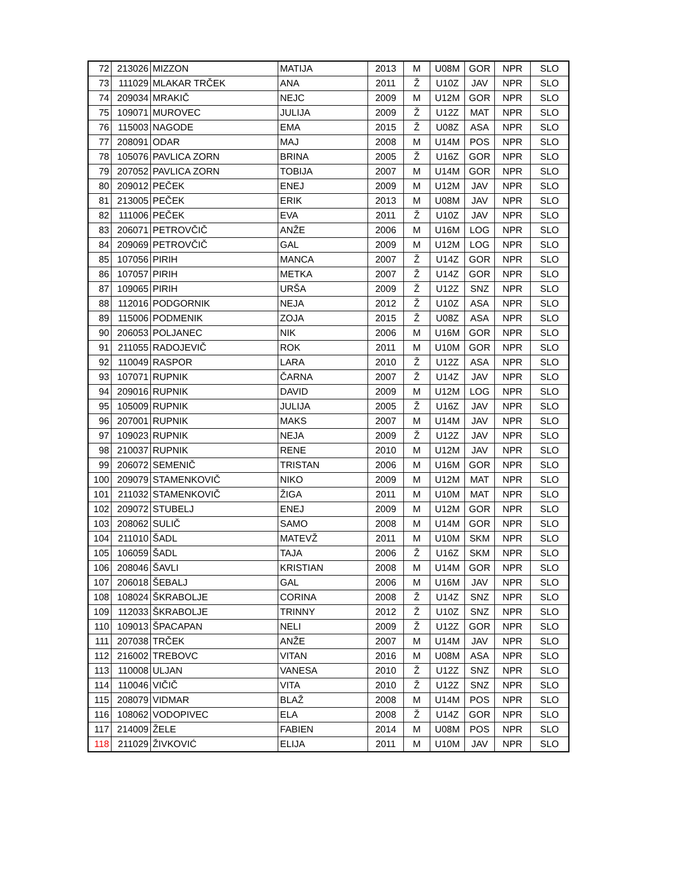| 72 | 213026 | MIZZON | MATIJA | 2013 | M | U08M | GOR | NPR | SLO |
| 73 | 111029 | MLAKAR TRČEK | ANA | 2011 | Ž | U10Z | JAV | NPR | SLO |
| 74 | 209034 | MRAKIČ | NEJC | 2009 | M | U12M | GOR | NPR | SLO |
| 75 | 109071 | MUROVEC | JULIJA | 2009 | Ž | U12Z | MAT | NPR | SLO |
| 76 | 115003 | NAGODE | EMA | 2015 | Ž | U08Z | ASA | NPR | SLO |
| 77 | 208091 | ODAR | MAJ | 2008 | M | U14M | POS | NPR | SLO |
| 78 | 105076 | PAVLICA ZORN | BRINA | 2005 | Ž | U16Z | GOR | NPR | SLO |
| 79 | 207052 | PAVLICA ZORN | TOBIJA | 2007 | M | U14M | GOR | NPR | SLO |
| 80 | 209012 | PEČEK | ENEJ | 2009 | M | U12M | JAV | NPR | SLO |
| 81 | 213005 | PEČEK | ERIK | 2013 | M | U08M | JAV | NPR | SLO |
| 82 | 111006 | PEČEK | EVA | 2011 | Ž | U10Z | JAV | NPR | SLO |
| 83 | 206071 | PETROVČIČ | ANŽE | 2006 | M | U16M | LOG | NPR | SLO |
| 84 | 209069 | PETROVČIČ | GAL | 2009 | M | U12M | LOG | NPR | SLO |
| 85 | 107056 | PIRIH | MANCA | 2007 | Ž | U14Z | GOR | NPR | SLO |
| 86 | 107057 | PIRIH | METKA | 2007 | Ž | U14Z | GOR | NPR | SLO |
| 87 | 109065 | PIRIH | URŠA | 2009 | Ž | U12Z | SNZ | NPR | SLO |
| 88 | 112016 | PODGORNIK | NEJA | 2012 | Ž | U10Z | ASA | NPR | SLO |
| 89 | 115006 | PODMENIK | ZOJA | 2015 | Ž | U08Z | ASA | NPR | SLO |
| 90 | 206053 | POLJANEC | NIK | 2006 | M | U16M | GOR | NPR | SLO |
| 91 | 211055 | RADOJEVIČ | ROK | 2011 | M | U10M | GOR | NPR | SLO |
| 92 | 110049 | RASPOR | LARA | 2010 | Ž | U12Z | ASA | NPR | SLO |
| 93 | 107071 | RUPNIK | ČARNA | 2007 | Ž | U14Z | JAV | NPR | SLO |
| 94 | 209016 | RUPNIK | DAVID | 2009 | M | U12M | LOG | NPR | SLO |
| 95 | 105009 | RUPNIK | JULIJA | 2005 | Ž | U16Z | JAV | NPR | SLO |
| 96 | 207001 | RUPNIK | MAKS | 2007 | M | U14M | JAV | NPR | SLO |
| 97 | 109023 | RUPNIK | NEJA | 2009 | Ž | U12Z | JAV | NPR | SLO |
| 98 | 210037 | RUPNIK | RENE | 2010 | M | U12M | JAV | NPR | SLO |
| 99 | 206072 | SEMENIČ | TRISTAN | 2006 | M | U16M | GOR | NPR | SLO |
| 100 | 209079 | STAMENKOVIČ | NIKO | 2009 | M | U12M | MAT | NPR | SLO |
| 101 | 211032 | STAMENKOVIČ | ŽIGA | 2011 | M | U10M | MAT | NPR | SLO |
| 102 | 209072 | STUBELJ | ENEJ | 2009 | M | U12M | GOR | NPR | SLO |
| 103 | 208062 | SULIČ | SAMO | 2008 | M | U14M | GOR | NPR | SLO |
| 104 | 211010 | ŠADL | MATEVŽ | 2011 | M | U10M | SKM | NPR | SLO |
| 105 | 106059 | ŠADL | TAJA | 2006 | Ž | U16Z | SKM | NPR | SLO |
| 106 | 208046 | ŠAVLI | KRISTIAN | 2008 | M | U14M | GOR | NPR | SLO |
| 107 | 206018 | ŠEBALJ | GAL | 2006 | M | U16M | JAV | NPR | SLO |
| 108 | 108024 | ŠKRABOLJE | CORINA | 2008 | Ž | U14Z | SNZ | NPR | SLO |
| 109 | 112033 | ŠKRABOLJE | TRINNY | 2012 | Ž | U10Z | SNZ | NPR | SLO |
| 110 | 109013 | ŠPACAPAN | NELI | 2009 | Ž | U12Z | GOR | NPR | SLO |
| 111 | 207038 | TRČEK | ANŽE | 2007 | M | U14M | JAV | NPR | SLO |
| 112 | 216002 | TREBOVC | VITAN | 2016 | M | U08M | ASA | NPR | SLO |
| 113 | 110008 | ULJAN | VANESA | 2010 | Ž | U12Z | SNZ | NPR | SLO |
| 114 | 110046 | VIČIČ | VITA | 2010 | Ž | U12Z | SNZ | NPR | SLO |
| 115 | 208079 | VIDMAR | BLAŽ | 2008 | M | U14M | POS | NPR | SLO |
| 116 | 108062 | VODOPIVEC | ELA | 2008 | Ž | U14Z | GOR | NPR | SLO |
| 117 | 214009 | ŽELE | FABIEN | 2014 | M | U08M | POS | NPR | SLO |
| 118 | 211029 | ŽIVKOVIĆ | ELIJA | 2011 | M | U10M | JAV | NPR | SLO |